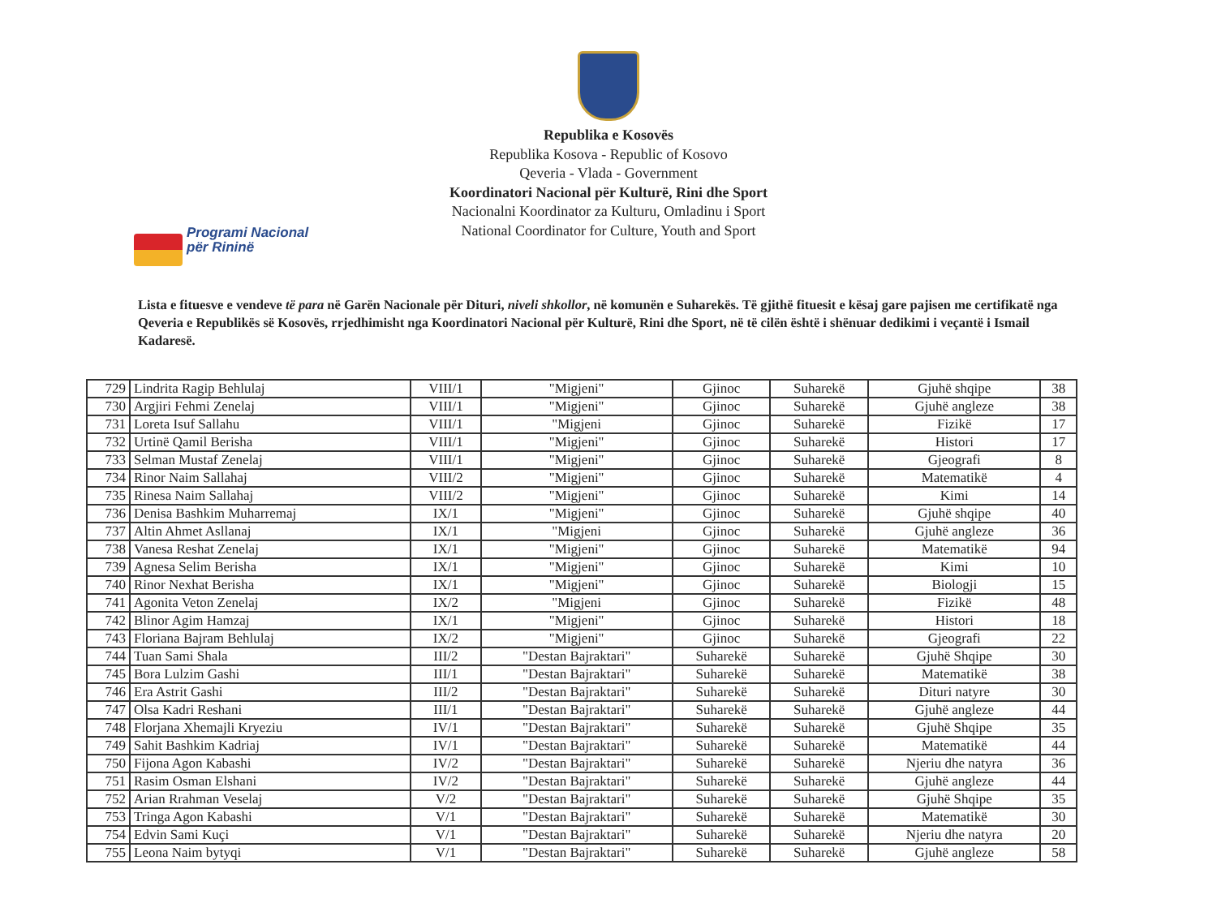Republika e Kosovës
Republika Kosova - Republic of Kosovo
Qeveria - Vlada - Government
Koordinatori Nacional për Kulturë, Rini dhe Sport
Nacionalni Koordinator za Kulturu, Omladinu i Sport
National Coordinator for Culture, Youth and Sport
Programi Nacional
për Rininë
Lista e fituesve e vendeve të para në Garën Nacionale për Dituri, niveli shkollor, në komunën e Suharekës. Të gjithë fituesit e kësaj gare pajisen me certifikatë nga Qeveria e Republikës së Kosovës, rrjedhimisht nga Koordinatori Nacional për Kulturë, Rini dhe Sport, në të cilën është i shënuar dedikimi i veçantë i Ismail Kadaresë.
| 729 | Lindrita Ragip Behlulaj | VIII/1 | "Migjeni" | Gjinoc | Suharekë | Gjuhë shqipe | 38 |
| 730 | Argjiri Fehmi Zenelaj | VIII/1 | "Migjeni" | Gjinoc | Suharekë | Gjuhë angleze | 38 |
| 731 | Loreta Isuf Sallahu | VIII/1 | "Migjeni | Gjinoc | Suharekë | Fizikë | 17 |
| 732 | Urtinë Qamil Berisha | VIII/1 | "Migjeni" | Gjinoc | Suharekë | Histori | 17 |
| 733 | Selman Mustaf Zenelaj | VIII/1 | "Migjeni" | Gjinoc | Suharekë | Gjeografi | 8 |
| 734 | Rinor Naim Sallahaj | VIII/2 | "Migjeni" | Gjinoc | Suharekë | Matematikë | 4 |
| 735 | Rinesa Naim Sallahaj | VIII/2 | "Migjeni" | Gjinoc | Suharekë | Kimi | 14 |
| 736 | Denisa Bashkim Muharremaj | IX/1 | "Migjeni" | Gjinoc | Suharekë | Gjuhë shqipe | 40 |
| 737 | Altin Ahmet Asllanaj | IX/1 | "Migjeni | Gjinoc | Suharekë | Gjuhë angleze | 36 |
| 738 | Vanesa Reshat Zenelaj | IX/1 | "Migjeni" | Gjinoc | Suharekë | Matematikë | 94 |
| 739 | Agnesa Selim Berisha | IX/1 | "Migjeni" | Gjinoc | Suharekë | Kimi | 10 |
| 740 | Rinor Nexhat Berisha | IX/1 | "Migjeni" | Gjinoc | Suharekë | Biologji | 15 |
| 741 | Agonita Veton Zenelaj | IX/2 | "Migjeni | Gjinoc | Suharekë | Fizikë | 48 |
| 742 | Blinor Agim Hamzaj | IX/1 | "Migjeni" | Gjinoc | Suharekë | Histori | 18 |
| 743 | Floriana Bajram Behlulaj | IX/2 | "Migjeni" | Gjinoc | Suharekë | Gjeografi | 22 |
| 744 | Tuan Sami Shala | III/2 | "Destan Bajraktari" | Suharekë | Suharekë | Gjuhë Shqipe | 30 |
| 745 | Bora Lulzim Gashi | III/1 | "Destan Bajraktari" | Suharekë | Suharekë | Matematikë | 38 |
| 746 | Era Astrit Gashi | III/2 | "Destan Bajraktari" | Suharekë | Suharekë | Dituri natyre | 30 |
| 747 | Olsa Kadri Reshani | III/1 | "Destan Bajraktari" | Suharekë | Suharekë | Gjuhë angleze | 44 |
| 748 | Florjana Xhemajli Kryeziu | IV/1 | "Destan Bajraktari" | Suharekë | Suharekë | Gjuhë Shqipe | 35 |
| 749 | Sahit Bashkim Kadriaj | IV/1 | "Destan Bajraktari" | Suharekë | Suharekë | Matematikë | 44 |
| 750 | Fijona Agon Kabashi | IV/2 | "Destan Bajraktari" | Suharekë | Suharekë | Njeriu dhe natyra | 36 |
| 751 | Rasim Osman Elshani | IV/2 | "Destan Bajraktari" | Suharekë | Suharekë | Gjuhë angleze | 44 |
| 752 | Arian Rrahman Veselaj | V/2 | "Destan Bajraktari" | Suharekë | Suharekë | Gjuhë Shqipe | 35 |
| 753 | Tringa Agon Kabashi | V/1 | "Destan Bajraktari" | Suharekë | Suharekë | Matematikë | 30 |
| 754 | Edvin Sami Kuçi | V/1 | "Destan Bajraktari" | Suharekë | Suharekë | Njeriu dhe natyra | 20 |
| 755 | Leona Naim bytyqi | V/1 | "Destan Bajraktari" | Suharekë | Suharekë | Gjuhë angleze | 58 |